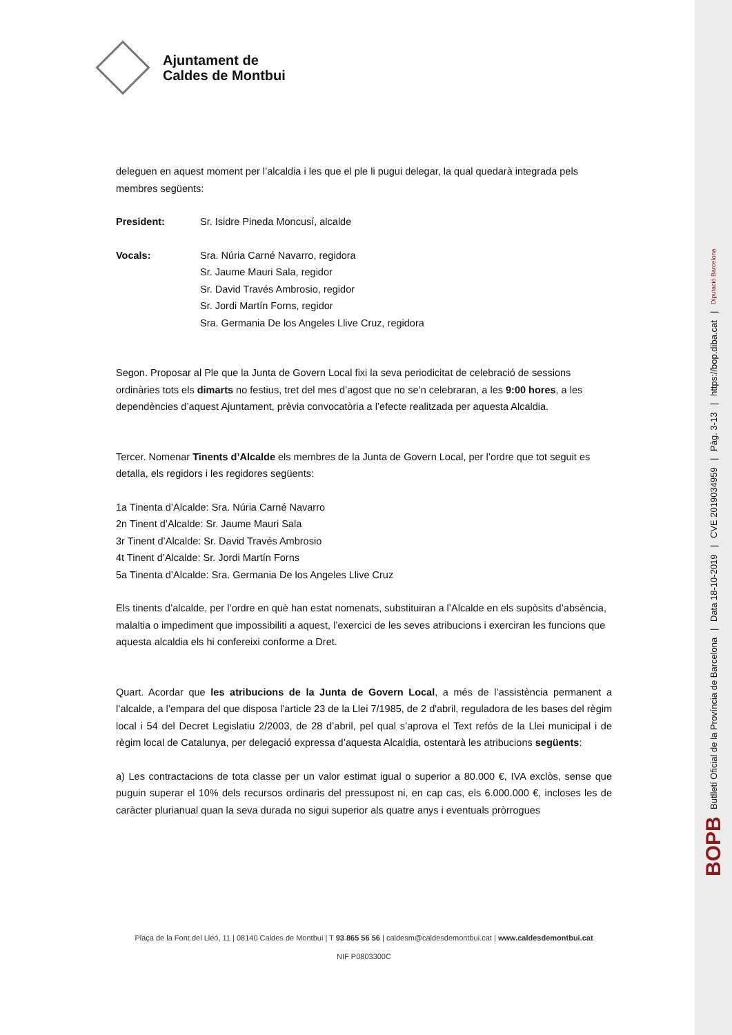Ajuntament de
Caldes de Montbui
deleguen en aquest moment per l’alcaldia i les que el ple li pugui delegar, la qual quedarà integrada pels membres següents:
President: Sr. Isidre Pineda Moncusí, alcalde
Vocals: Sra. Núria Carné Navarro, regidora
Sr. Jaume Mauri Sala, regidor
Sr. David Través Ambrosio, regidor
Sr. Jordi Martín Forns, regidor
Sra. Germania De los Angeles Llive Cruz, regidora
Segon. Proposar al Ple que la Junta de Govern Local fixi la seva periodicitat de celebració de sessions ordinàries tots els dimarts no festius, tret del mes d’agost que no se’n celebraran, a les 9:00 hores, a les dependències d’aquest Ajuntament, prèvia convocatòria a l’efecte realitzada per aquesta Alcaldia.
Tercer. Nomenar Tinents d’Alcalde els membres de la Junta de Govern Local, per l’ordre que tot seguit es detalla, els regidors i les regidores següents:
1a Tinenta d’Alcalde: Sra. Núria Carné Navarro
2n Tinent d’Alcalde: Sr. Jaume Mauri Sala
3r Tinent d’Alcalde: Sr. David Través Ambrosio
4t Tinent d’Alcalde: Sr. Jordi Martín Forns
5a Tinenta d’Alcalde: Sra. Germania De los Angeles Llive Cruz
Els tinents d’alcalde, per l’ordre en què han estat nomenats, substituiran a l’Alcalde en els supòsits d’absència, malaltia o impediment que impossibiliti a aquest, l’exercici de les seves atribucions i exerciran les funcions que aquesta alcaldia els hi confereixi conforme a Dret.
Quart. Acordar que les atribucions de la Junta de Govern Local, a més de l’assistència permanent a l’alcalde, a l’empara del que disposa l’article 23 de la Llei 7/1985, de 2 d'abril, reguladora de les bases del règim local i 54 del Decret Legislatiu 2/2003, de 28 d’abril, pel qual s’aprova el Text refós de la Llei municipal i de règim local de Catalunya, per delegació expressa d’aquesta Alcaldia, ostentarà les atribucions següents:
a) Les contractacions de tota classe per un valor estimat igual o superior a 80.000 €, IVA exclòs, sense que puguin superar el 10% dels recursos ordinaris del pressupost ni, en cap cas, els 6.000.000 €, incloses les de caràcter plurianual quan la seva durada no sigui superior als quatre anys i eventuals pròrrogues
Plaça de la Font del Lleó, 11 | 08140 Caldes de Montbui | T 93 865 56 56 | caldesm@caldesdemontbui.cat | www.caldesdemontbui.cat
NIF P0803300C
BOPB Butlletí Oficial de la Província de Barcelona | Data 18-10-2019 | CVE 2019034959 | Pàg. 3-13 | https://bop.diba.cat | Diputació Barcelona